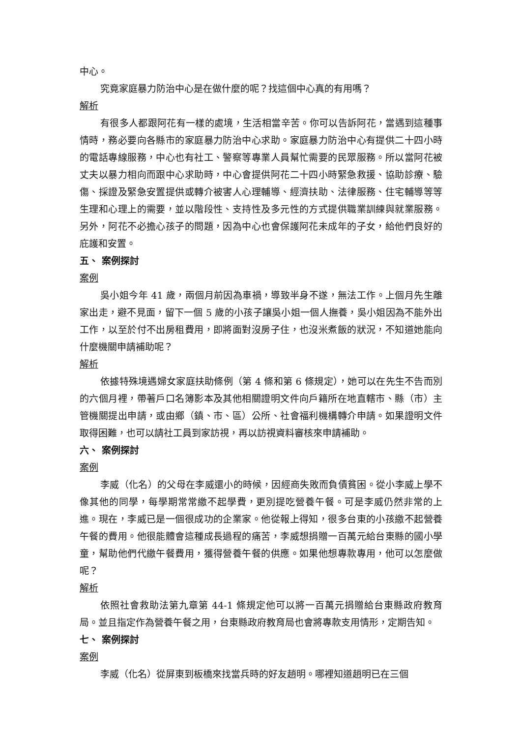中心。
究竟家庭暴力防治中心是在做什麼的呢？找這個中心真的有用嗎？
解析
有很多人都跟阿花有一樣的處境，生活相當辛苦。你可以告訴阿花，當遇到這種事情時，務必要向各縣市的家庭暴力防治中心求助。家庭暴力防治中心有提供二十四小時的電話專線服務，中心也有社工、警察等專業人員幫忙需要的民眾服務。所以當阿花被丈夫以暴力相向而跟中心求助時，中心會提供阿花二十四小時緊急救援、協助診療、驗傷、採證及緊急安置提供或轉介被害人心理輔導、經濟扶助、法律服務、住宅輔導等等生理和心理上的需要，並以階段性、支持性及多元性的方式提供職業訓練與就業服務。另外，阿花不必擔心孩子的問題，因為中心也會保護阿花未成年的子女，給他們良好的庇護和安置。
五、 案例探討
案例
吳小姐今年 41 歲，兩個月前因為車禍，導致半身不遂，無法工作。上個月先生離家出走，避不見面，留下一個 5 歲的小孩子讓吳小姐一個人撫養，吳小姐因為不能外出工作，以至於付不出房租費用，即將面對沒房子住，也沒米煮飯的狀況，不知道她能向什麼機關申請補助呢？
解析
依據特殊境遇婦女家庭扶助條例（第 4 條和第 6 條規定），她可以在先生不告而別的六個月裡，帶著戶口名簿影本及其他相關證明文件向戶籍所在地直轄市、縣（市）主管機關提出申請，或由鄉（鎮、市、區）公所、社會福利機構轉介申請。如果證明文件取得困難，也可以請社工員到家訪視，再以訪視資料審核來申請補助。
六、 案例探討
案例
李威（化名）的父母在李威還小的時候，因經商失敗而負債貧困。從小李威上學不像其他的同學，每學期常常繳不起學費，更別提吃營養午餐。可是李威仍然非常的上進。現在，李威已是一個很成功的企業家。他從報上得知，很多台東的小孩繳不起營養午餐的費用。他很能體會這種成長過程的痛苦，李威想捐贈一百萬元給台東縣的國小學童，幫助他們代繳午餐費用，獲得營養午餐的供應。如果他想專款專用，他可以怎麼做呢？
解析
依照社會救助法第九章第 44-1 條規定他可以將一百萬元捐贈給台東縣政府教育局。並且指定作為營養午餐之用，台東縣政府教育局也會將專款支用情形，定期告知。
七、 案例探討
案例
李威（化名）從屏東到板橋來找當兵時的好友趙明。哪裡知道趙明已在三個